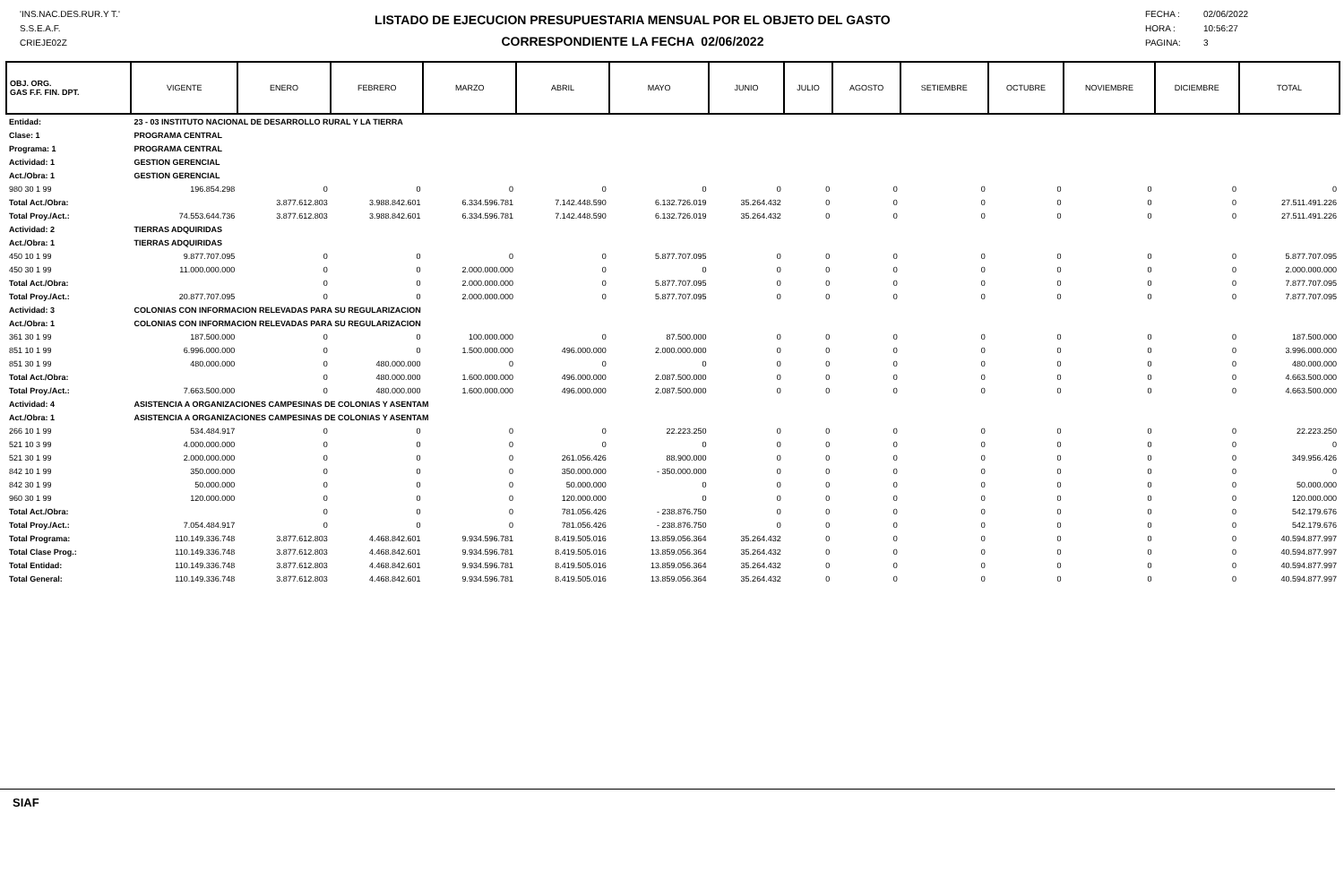'INS.NAC.DES.RUR.Y T.'
S.S.E.A.F.
CRIEJE02Z
LISTADO DE EJECUCION PRESUPUESTARIA MENSUAL POR EL OBJETO DEL GASTO
CORRESPONDIENTE LA FECHA 02/06/2022
FECHA : 02/06/2022
HORA : 10:56:27
PAGINA: 3
| OBJ. ORG. GAS F.F. FIN. DPT. | VIGENTE | ENERO | FEBRERO | MARZO | ABRIL | MAYO | JUNIO | JULIO | AGOSTO | SETIEMBRE | OCTUBRE | NOVIEMBRE | DICIEMBRE | TOTAL |
| Entidad: | 23 - 03 INSTITUTO NACIONAL DE DESARROLLO RURAL Y LA TIERRA | | | | | | | | | | | | | |
| Clase: 1 | PROGRAMA CENTRAL | | | | | | | | | | | | | |
| Programa: 1 | PROGRAMA CENTRAL | | | | | | | | | | | | | |
| Actividad: 1 | GESTION GERENCIAL | | | | | | | | | | | | | |
| Act./Obra: 1 | GESTION GERENCIAL | | | | | | | | | | | | | |
| 980 30 1 99 | 196.854.298 | 0 | 0 | 0 | 0 | 0 | 0 | 0 | 0 | 0 | 0 | 0 | 0 | 0 |
| Total Act./Obra: | | 3.877.612.803 | 3.988.842.601 | 6.334.596.781 | 7.142.448.590 | 6.132.726.019 | 35.264.432 | 0 | 0 | 0 | 0 | 0 | 0 | 27.511.491.226 |
| Total Proy./Act.: | 74.553.644.736 | 3.877.612.803 | 3.988.842.601 | 6.334.596.781 | 7.142.448.590 | 6.132.726.019 | 35.264.432 | 0 | 0 | 0 | 0 | 0 | 0 | 27.511.491.226 |
| Actividad: 2 | TIERRAS ADQUIRIDAS | | | | | | | | | | | | | |
| Act./Obra: 1 | TIERRAS ADQUIRIDAS | | | | | | | | | | | | | |
| 450 10 1 99 | 9.877.707.095 | 0 | 0 | 0 | 0 | 5.877.707.095 | 0 | 0 | 0 | 0 | 0 | 0 | 0 | 5.877.707.095 |
| 450 30 1 99 | 11.000.000.000 | 0 | 0 | 2.000.000.000 | 0 | 0 | 0 | 0 | 0 | 0 | 0 | 0 | 0 | 2.000.000.000 |
| Total Act./Obra: | | 0 | 0 | 2.000.000.000 | 0 | 5.877.707.095 | 0 | 0 | 0 | 0 | 0 | 0 | 0 | 7.877.707.095 |
| Total Proy./Act.: | 20.877.707.095 | 0 | 0 | 2.000.000.000 | 0 | 5.877.707.095 | 0 | 0 | 0 | 0 | 0 | 0 | 0 | 7.877.707.095 |
| Actividad: 3 | COLONIAS CON INFORMACION RELEVADAS PARA SU REGULARIZACION | | | | | | | | | | | | | |
| Act./Obra: 1 | COLONIAS CON INFORMACION RELEVADAS PARA SU REGULARIZACION | | | | | | | | | | | | | |
| 361 30 1 99 | 187.500.000 | 0 | 0 | 100.000.000 | 0 | 87.500.000 | 0 | 0 | 0 | 0 | 0 | 0 | 0 | 187.500.000 |
| 851 10 1 99 | 6.996.000.000 | 0 | 0 | 1.500.000.000 | 496.000.000 | 2.000.000.000 | 0 | 0 | 0 | 0 | 0 | 0 | 0 | 3.996.000.000 |
| 851 30 1 99 | 480.000.000 | 0 | 480.000.000 | 0 | 0 | 0 | 0 | 0 | 0 | 0 | 0 | 0 | 0 | 480.000.000 |
| Total Act./Obra: | | 0 | 480.000.000 | 1.600.000.000 | 496.000.000 | 2.087.500.000 | 0 | 0 | 0 | 0 | 0 | 0 | 0 | 4.663.500.000 |
| Total Proy./Act.: | 7.663.500.000 | 0 | 480.000.000 | 1.600.000.000 | 496.000.000 | 2.087.500.000 | 0 | 0 | 0 | 0 | 0 | 0 | 0 | 4.663.500.000 |
| Actividad: 4 | ASISTENCIA A ORGANIZACIONES CAMPESINAS DE COLONIAS Y ASENTAM | | | | | | | | | | | | | |
| Act./Obra: 1 | ASISTENCIA A ORGANIZACIONES CAMPESINAS DE COLONIAS Y ASENTAM | | | | | | | | | | | | | |
| 266 10 1 99 | 534.484.917 | 0 | 0 | 0 | 0 | 22.223.250 | 0 | 0 | 0 | 0 | 0 | 0 | 0 | 22.223.250 |
| 521 10 3 99 | 4.000.000.000 | 0 | 0 | 0 | 0 | 0 | 0 | 0 | 0 | 0 | 0 | 0 | 0 | 0 |
| 521 30 1 99 | 2.000.000.000 | 0 | 0 | 0 | 261.056.426 | 88.900.000 | 0 | 0 | 0 | 0 | 0 | 0 | 0 | 349.956.426 |
| 842 10 1 99 | 350.000.000 | 0 | 0 | 0 | 350.000.000 | - 350.000.000 | 0 | 0 | 0 | 0 | 0 | 0 | 0 | 0 |
| 842 30 1 99 | 50.000.000 | 0 | 0 | 0 | 50.000.000 | 0 | 0 | 0 | 0 | 0 | 0 | 0 | 0 | 50.000.000 |
| 960 30 1 99 | 120.000.000 | 0 | 0 | 0 | 120.000.000 | 0 | 0 | 0 | 0 | 0 | 0 | 0 | 0 | 120.000.000 |
| Total Act./Obra: | | 0 | 0 | 0 | 781.056.426 | - 238.876.750 | 0 | 0 | 0 | 0 | 0 | 0 | 0 | 542.179.676 |
| Total Proy./Act.: | 7.054.484.917 | 0 | 0 | 0 | 781.056.426 | - 238.876.750 | 0 | 0 | 0 | 0 | 0 | 0 | 0 | 542.179.676 |
| Total Programa: | 110.149.336.748 | 3.877.612.803 | 4.468.842.601 | 9.934.596.781 | 8.419.505.016 | 13.859.056.364 | 35.264.432 | 0 | 0 | 0 | 0 | 0 | 0 | 40.594.877.997 |
| Total Clase Prog.: | 110.149.336.748 | 3.877.612.803 | 4.468.842.601 | 9.934.596.781 | 8.419.505.016 | 13.859.056.364 | 35.264.432 | 0 | 0 | 0 | 0 | 0 | 0 | 40.594.877.997 |
| Total Entidad: | 110.149.336.748 | 3.877.612.803 | 4.468.842.601 | 9.934.596.781 | 8.419.505.016 | 13.859.056.364 | 35.264.432 | 0 | 0 | 0 | 0 | 0 | 0 | 40.594.877.997 |
| Total General: | 110.149.336.748 | 3.877.612.803 | 4.468.842.601 | 9.934.596.781 | 8.419.505.016 | 13.859.056.364 | 35.264.432 | 0 | 0 | 0 | 0 | 0 | 0 | 40.594.877.997 |
SIAF